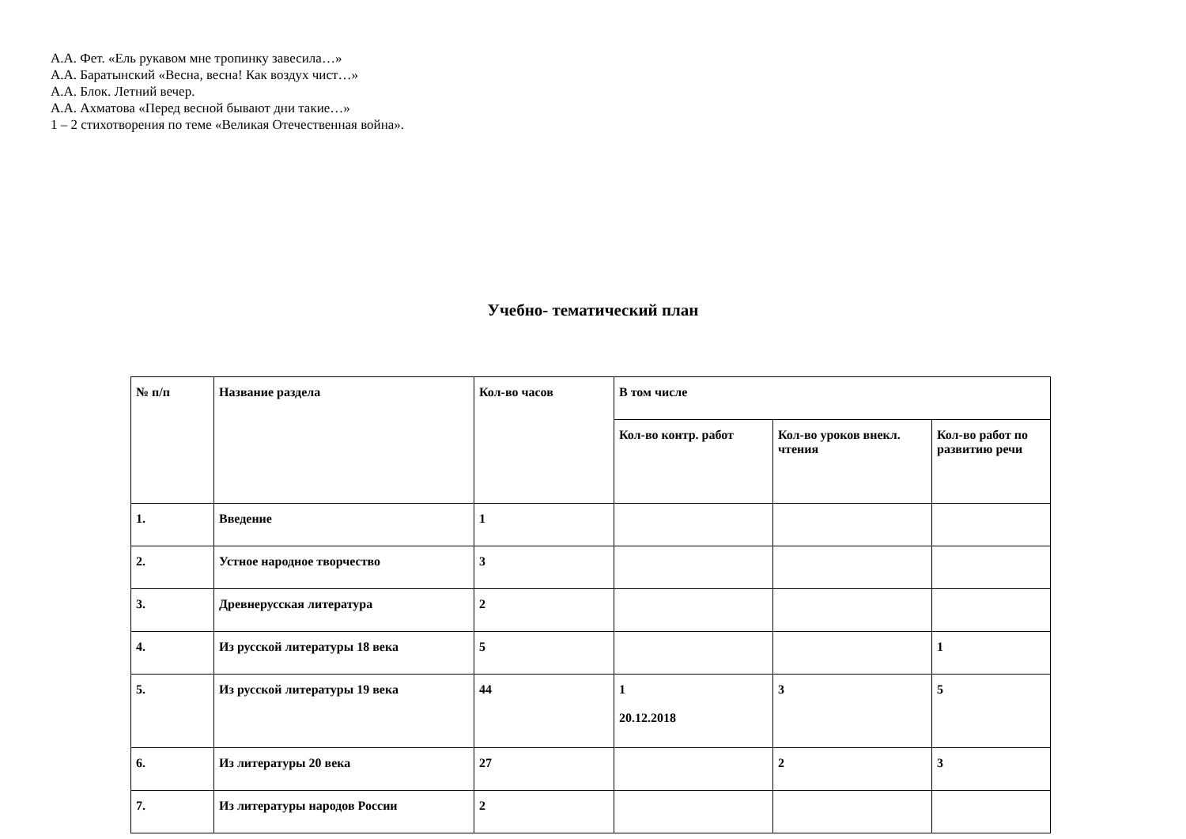А.А. Фет. «Ель рукавом мне тропинку завесила…»
А.А. Баратынский «Весна, весна! Как воздух чист…»
А.А. Блок. Летний вечер.
А.А. Ахматова «Перед весной бывают дни такие…»
1 – 2 стихотворения по теме «Великая Отечественная война».
Учебно- тематический план
| № п/п | Название раздела | Кол-во часов | В том числе | | |
| --- | --- | --- | --- | --- | --- |
| | | | Кол-во контр. работ | Кол-во уроков внекл. чтения | Кол-во работ по развитию речи |
| 1. | Введение | 1 | | | |
| 2. | Устное народное творчество | 3 | | | |
| 3. | Древнерусская литература | 2 | | | |
| 4. | Из русской литературы 18 века | 5 | | | 1 |
| 5. | Из русской литературы 19 века | 44 | 1 20.12.2018 | 3 | 5 |
| 6. | Из литературы 20 века | 27 | | 2 | 3 |
| 7. | Из литературы народов России | 2 | | | |